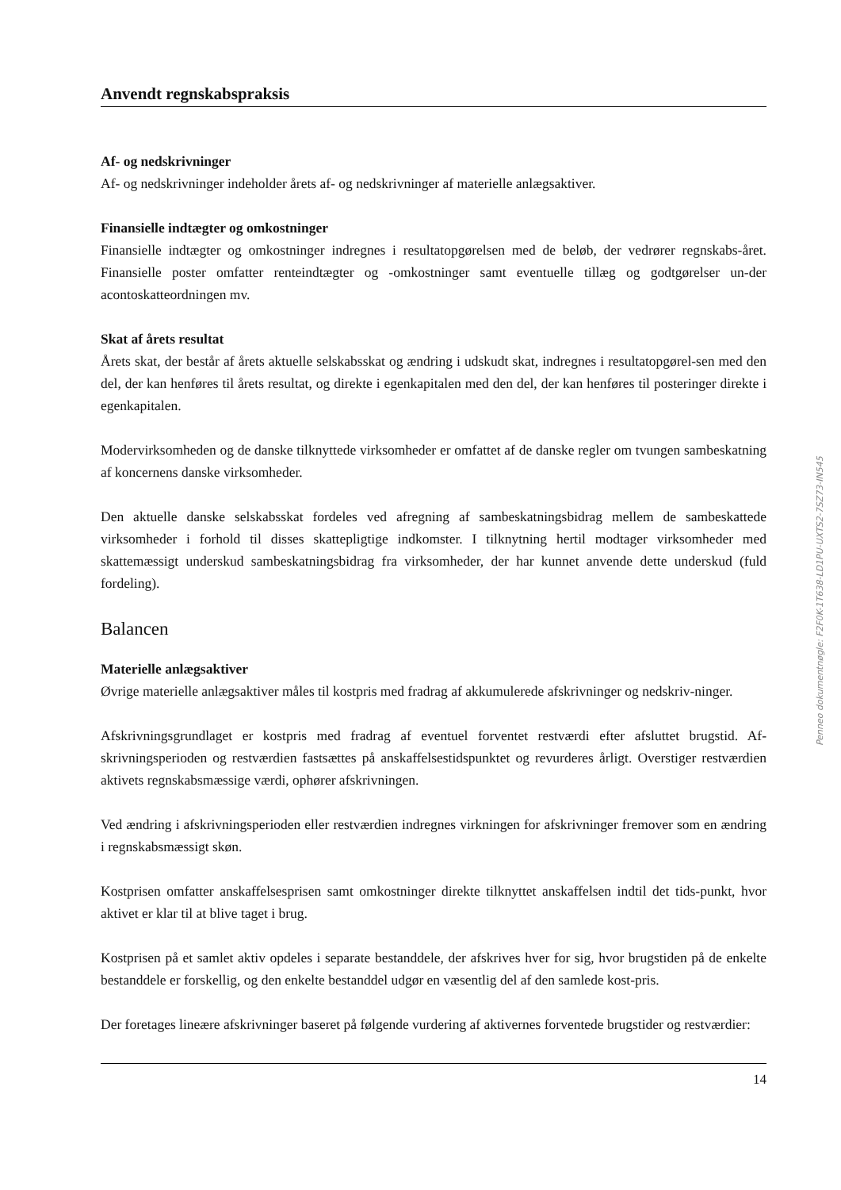Anvendt regnskabspraksis
Af- og nedskrivninger
Af- og nedskrivninger indeholder årets af- og nedskrivninger af materielle anlægsaktiver.
Finansielle indtægter og omkostninger
Finansielle indtægter og omkostninger indregnes i resultatopgørelsen med de beløb, der vedrører regnskabs-året. Finansielle poster omfatter renteindtægter og -omkostninger samt eventuelle tillæg og godtgørelser un-der acontoskatteordningen mv.
Skat af årets resultat
Årets skat, der består af årets aktuelle selskabsskat og ændring i udskudt skat, indregnes i resultatopgørel-sen med den del, der kan henføres til årets resultat, og direkte i egenkapitalen med den del, der kan henføres til posteringer direkte i egenkapitalen.
Modervirksomheden og de danske tilknyttede virksomheder er omfattet af de danske regler om tvungen sambeskatning af koncernens danske virksomheder.
Den aktuelle danske selskabsskat fordeles ved afregning af sambeskatningsbidrag mellem de sambeskattede virksomheder i forhold til disses skattepligtige indkomster. I tilknytning hertil modtager virksomheder med skattemæssigt underskud sambeskatningsbidrag fra virksomheder, der har kunnet anvende dette underskud (fuld fordeling).
Balancen
Materielle anlægsaktiver
Øvrige materielle anlægsaktiver måles til kostpris med fradrag af akkumulerede afskrivninger og nedskriv-ninger.
Afskrivningsgrundlaget er kostpris med fradrag af eventuel forventet restværdi efter afsluttet brugstid. Af-skrivningsperioden og restværdien fastsættes på anskaffelsestidspunktet og revurderes årligt. Overstiger restværdien aktivets regnskabsmæssige værdi, ophører afskrivningen.
Ved ændring i afskrivningsperioden eller restværdien indregnes virkningen for afskrivninger fremover som en ændring i regnskabsmæssigt skøn.
Kostprisen omfatter anskaffelsesprisen samt omkostninger direkte tilknyttet anskaffelsen indtil det tids-punkt, hvor aktivet er klar til at blive taget i brug.
Kostprisen på et samlet aktiv opdeles i separate bestanddele, der afskrives hver for sig, hvor brugstiden på de enkelte bestanddele er forskellig, og den enkelte bestanddel udgør en væsentlig del af den samlede kost-pris.
Der foretages lineære afskrivninger baseret på følgende vurdering af aktivernes forventede brugstider og restværdier:
14
Penneo dokumentnøgle: F2F0K-1T638-LD1PU-UXTS2-7SZ73-IN545